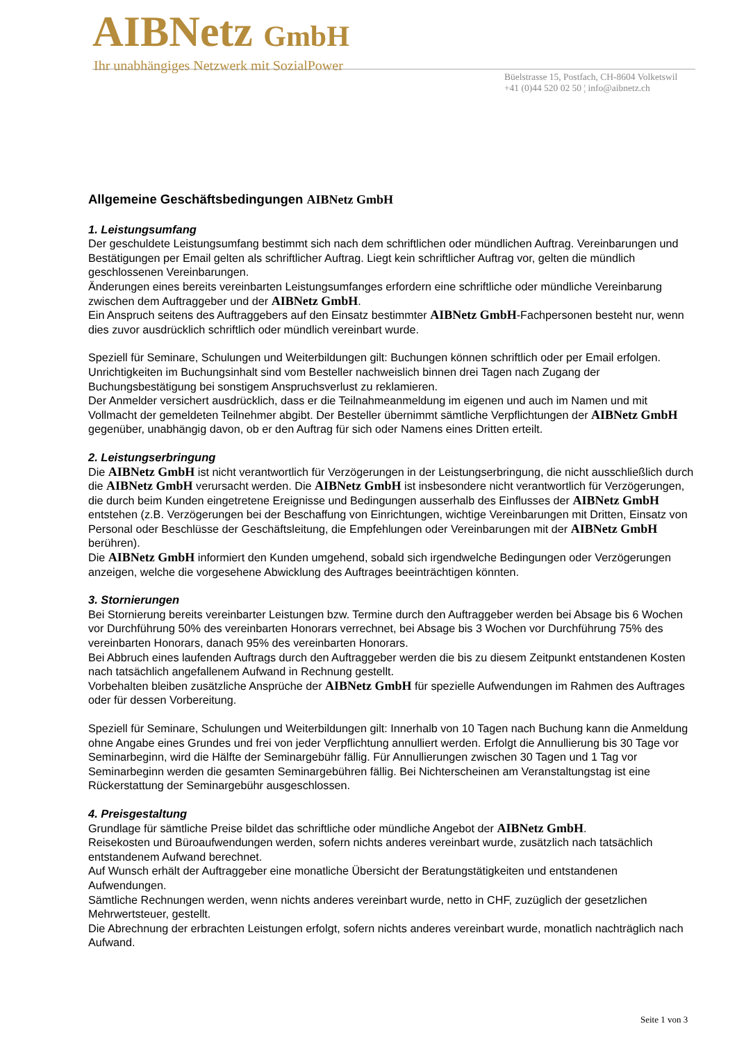AIBNetz GmbH
Ihr unabhängiges Netzwerk mit SozialPower
Büelstrasse 15, Postfach, CH-8604 Volketswil
+41 (0)44 520 02 50 ¦ info@aibnetz.ch
Allgemeine Geschäftsbedingungen AIBNetz GmbH
1. Leistungsumfang
Der geschuldete Leistungsumfang bestimmt sich nach dem schriftlichen oder mündlichen Auftrag. Vereinbarungen und Bestätigungen per Email gelten als schriftlicher Auftrag. Liegt kein schriftlicher Auftrag vor, gelten die mündlich geschlossenen Vereinbarungen.
Änderungen eines bereits vereinbarten Leistungsumfanges erfordern eine schriftliche oder mündliche Vereinbarung zwischen dem Auftraggeber und der AIBNetz GmbH.
Ein Anspruch seitens des Auftraggebers auf den Einsatz bestimmter AIBNetz GmbH-Fachpersonen besteht nur, wenn dies zuvor ausdrücklich schriftlich oder mündlich vereinbart wurde.
Speziell für Seminare, Schulungen und Weiterbildungen gilt: Buchungen können schriftlich oder per Email erfolgen. Unrichtigkeiten im Buchungsinhalt sind vom Besteller nachweislich binnen drei Tagen nach Zugang der Buchungsbestätigung bei sonstigem Anspruchsverlust zu reklamieren.
Der Anmelder versichert ausdrücklich, dass er die Teilnahmeanmeldung im eigenen und auch im Namen und mit Vollmacht der gemeldeten Teilnehmer abgibt. Der Besteller übernimmt sämtliche Verpflichtungen der AIBNetz GmbH gegenüber, unabhängig davon, ob er den Auftrag für sich oder Namens eines Dritten erteilt.
2. Leistungserbringung
Die AIBNetz GmbH ist nicht verantwortlich für Verzögerungen in der Leistungserbringung, die nicht ausschließlich durch die AIBNetz GmbH verursacht werden. Die AIBNetz GmbH ist insbesondere nicht verantwortlich für Verzögerungen, die durch beim Kunden eingetretene Ereignisse und Bedingungen ausserhalb des Einflusses der AIBNetz GmbH entstehen (z.B. Verzögerungen bei der Beschaffung von Einrichtungen, wichtige Vereinbarungen mit Dritten, Einsatz von Personal oder Beschlüsse der Geschäftsleitung, die Empfehlungen oder Vereinbarungen mit der AIBNetz GmbH berühren).
Die AIBNetz GmbH informiert den Kunden umgehend, sobald sich irgendwelche Bedingungen oder Verzögerungen anzeigen, welche die vorgesehene Abwicklung des Auftrages beeinträchtigen könnten.
3. Stornierungen
Bei Stornierung bereits vereinbarter Leistungen bzw. Termine durch den Auftraggeber werden bei Absage bis 6 Wochen vor Durchführung 50% des vereinbarten Honorars verrechnet, bei Absage bis 3 Wochen vor Durchführung 75% des vereinbarten Honorars, danach 95% des vereinbarten Honorars.
Bei Abbruch eines laufenden Auftrags durch den Auftraggeber werden die bis zu diesem Zeitpunkt entstandenen Kosten nach tatsächlich angefallenem Aufwand in Rechnung gestellt.
Vorbehalten bleiben zusätzliche Ansprüche der AIBNetz GmbH für spezielle Aufwendungen im Rahmen des Auftrages oder für dessen Vorbereitung.
Speziell für Seminare, Schulungen und Weiterbildungen gilt: Innerhalb von 10 Tagen nach Buchung kann die Anmeldung ohne Angabe eines Grundes und frei von jeder Verpflichtung annulliert werden. Erfolgt die Annullierung bis 30 Tage vor Seminarbeginn, wird die Hälfte der Seminargebühr fällig. Für Annullierungen zwischen 30 Tagen und 1 Tag vor Seminarbeginn werden die gesamten Seminargebühren fällig. Bei Nichterscheinen am Veranstaltungstag ist eine Rückerstattung der Seminargebühr ausgeschlossen.
4. Preisgestaltung
Grundlage für sämtliche Preise bildet das schriftliche oder mündliche Angebot der AIBNetz GmbH.
Reisekosten und Büroaufwendungen werden, sofern nichts anderes vereinbart wurde, zusätzlich nach tatsächlich entstandenem Aufwand berechnet.
Auf Wunsch erhält der Auftraggeber eine monatliche Übersicht der Beratungstätigkeiten und entstandenen Aufwendungen.
Sämtliche Rechnungen werden, wenn nichts anderes vereinbart wurde, netto in CHF, zuzüglich der gesetzlichen Mehrwertsteuer, gestellt.
Die Abrechnung der erbrachten Leistungen erfolgt, sofern nichts anderes vereinbart wurde, monatlich nachträglich nach Aufwand.
Seite 1 von 3